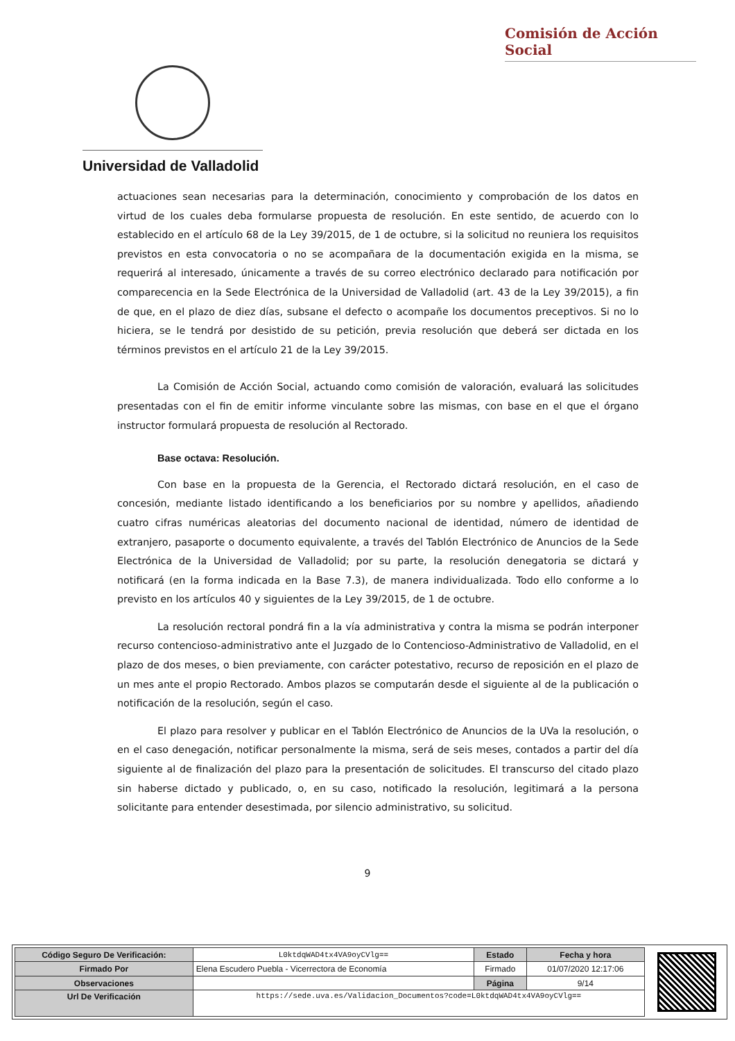Comisión de Acción Social
Universidad de Valladolid
actuaciones sean necesarias para la determinación, conocimiento y comprobación de los datos en virtud de los cuales deba formularse propuesta de resolución. En este sentido, de acuerdo con lo establecido en el artículo 68 de la Ley 39/2015, de 1 de octubre, si la solicitud no reuniera los requisitos previstos en esta convocatoria o no se acompañara de la documentación exigida en la misma, se requerirá al interesado, únicamente a través de su correo electrónico declarado para notificación por comparecencia en la Sede Electrónica de la Universidad de Valladolid (art. 43 de la Ley 39/2015), a fin de que, en el plazo de diez días, subsane el defecto o acompañe los documentos preceptivos. Si no lo hiciera, se le tendrá por desistido de su petición, previa resolución que deberá ser dictada en los términos previstos en el artículo 21 de la Ley 39/2015.
La Comisión de Acción Social, actuando como comisión de valoración, evaluará las solicitudes presentadas con el fin de emitir informe vinculante sobre las mismas, con base en el que el órgano instructor formulará propuesta de resolución al Rectorado.
Base octava: Resolución.
Con base en la propuesta de la Gerencia, el Rectorado dictará resolución, en el caso de concesión, mediante listado identificando a los beneficiarios por su nombre y apellidos, añadiendo cuatro cifras numéricas aleatorias del documento nacional de identidad, número de identidad de extranjero, pasaporte o documento equivalente, a través del Tablón Electrónico de Anuncios de la Sede Electrónica de la Universidad de Valladolid; por su parte, la resolución denegatoria se dictará y notificará (en la forma indicada en la Base 7.3), de manera individualizada. Todo ello conforme a lo previsto en los artículos 40 y siguientes de la Ley 39/2015, de 1 de octubre.
La resolución rectoral pondrá fin a la vía administrativa y contra la misma se podrán interponer recurso contencioso-administrativo ante el Juzgado de lo Contencioso-Administrativo de Valladolid, en el plazo de dos meses, o bien previamente, con carácter potestativo, recurso de reposición en el plazo de un mes ante el propio Rectorado. Ambos plazos se computarán desde el siguiente al de la publicación o notificación de la resolución, según el caso.
El plazo para resolver y publicar en el Tablón Electrónico de Anuncios de la UVa la resolución, o en el caso denegación, notificar personalmente la misma, será de seis meses, contados a partir del día siguiente al de finalización del plazo para la presentación de solicitudes. El transcurso del citado plazo sin haberse dictado y publicado, o, en su caso, notificado la resolución, legitimará a la persona solicitante para entender desestimada, por silencio administrativo, su solicitud.
9
| Código Seguro De Verificación: | L0ktdqWAD4tx4VA9oyCVlg== | Estado | Fecha y hora |
| Firmado Por | Elena Escudero Puebla - Vicerrectora de Economía | Firmado | 01/07/2020 12:17:06 |
| Observaciones | | Página | 9/14 |
| Url De Verificación | https://sede.uva.es/Validacion_Documentos?code=L0ktdqWAD4tx4VA9oyCVlg== | | |